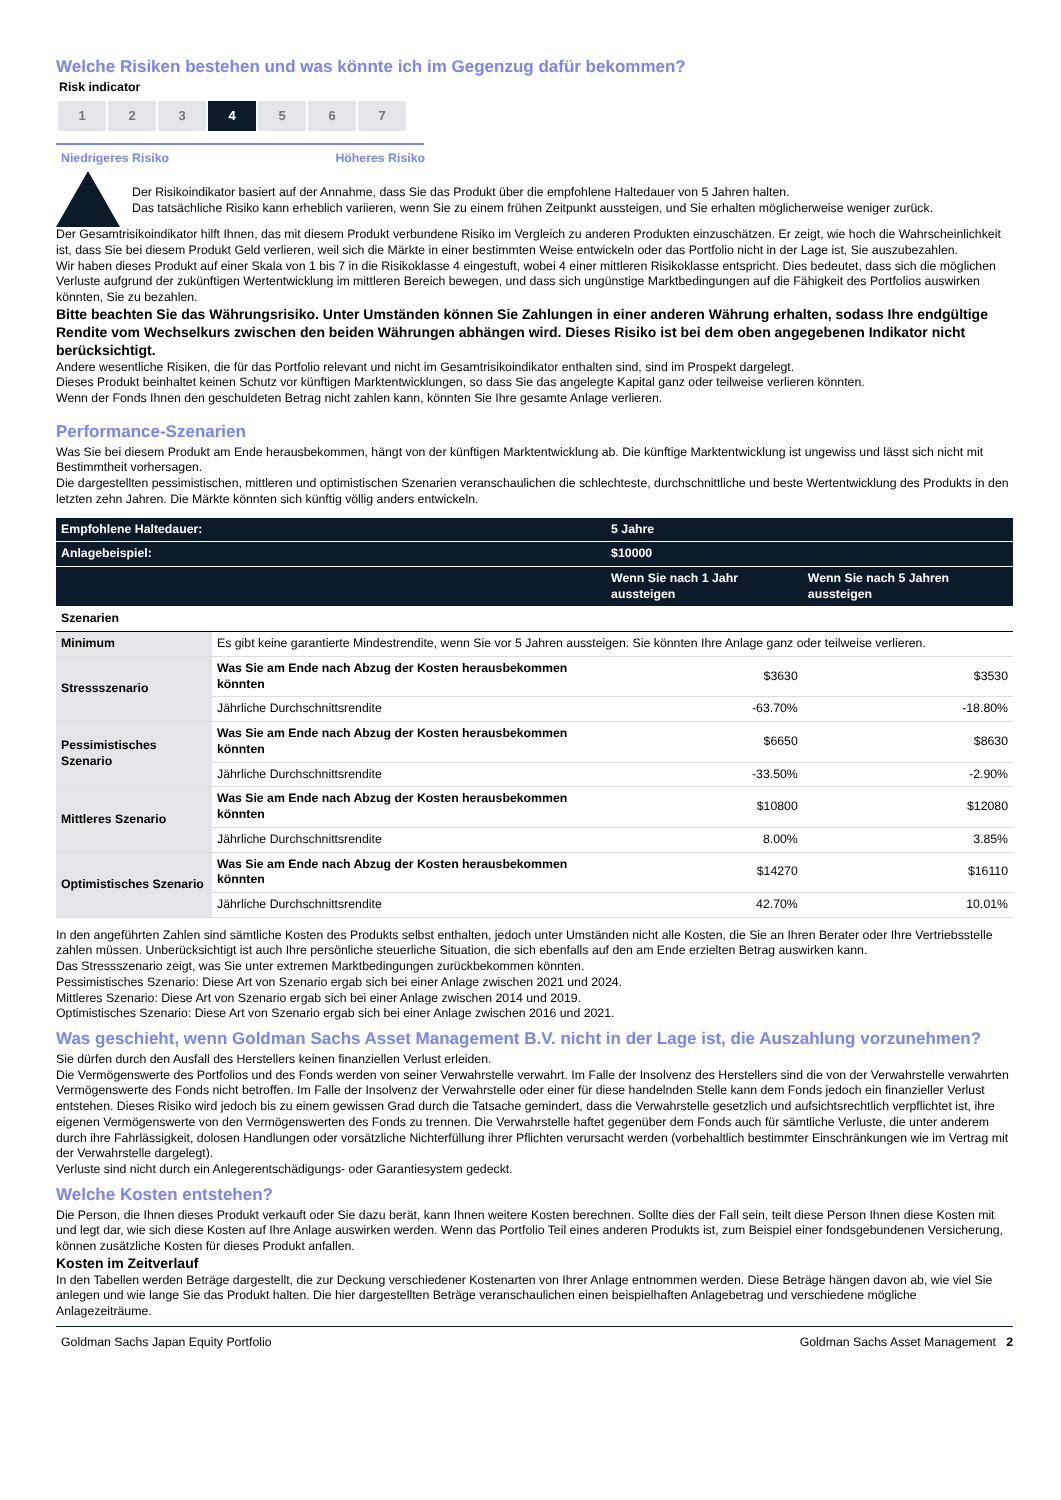Welche Risiken bestehen und was könnte ich im Gegenzug dafür bekommen?
Risk indicator
| 1 | 2 | 3 | 4 | 5 | 6 | 7 |
Niedrigeres Risiko Höheres Risiko
Der Risikoindikator basiert auf der Annahme, dass Sie das Produkt über die empfohlene Haltedauer von 5 Jahren halten.
Das tatsächliche Risiko kann erheblich variieren, wenn Sie zu einem frühen Zeitpunkt aussteigen, und Sie erhalten möglicherweise weniger zurück.
Der Gesamtrisikoindikator hilft Ihnen, das mit diesem Produkt verbundene Risiko im Vergleich zu anderen Produkten einzuschätzen. Er zeigt, wie hoch die Wahrscheinlichkeit ist, dass Sie bei diesem Produkt Geld verlieren, weil sich die Märkte in einer bestimmten Weise entwickeln oder das Portfolio nicht in der Lage ist, Sie auszubezahlen.
Wir haben dieses Produkt auf einer Skala von 1 bis 7 in die Risikoklasse 4 eingestuft, wobei 4 einer mittleren Risikoklasse entspricht. Dies bedeutet, dass sich die möglichen Verluste aufgrund der zukünftigen Wertentwicklung im mittleren Bereich bewegen, und dass sich ungünstige Marktbedingungen auf die Fähigkeit des Portfolios auswirken könnten, Sie zu bezahlen.
Bitte beachten Sie das Währungsrisiko. Unter Umständen können Sie Zahlungen in einer anderen Währung erhalten, sodass Ihre endgültige Rendite vom Wechselkurs zwischen den beiden Währungen abhängen wird. Dieses Risiko ist bei dem oben angegebenen Indikator nicht berücksichtigt.
Andere wesentliche Risiken, die für das Portfolio relevant und nicht im Gesamtrisikoindikator enthalten sind, sind im Prospekt dargelegt.
Dieses Produkt beinhaltet keinen Schutz vor künftigen Marktentwicklungen, so dass Sie das angelegte Kapital ganz oder teilweise verlieren könnten.
Wenn der Fonds Ihnen den geschuldeten Betrag nicht zahlen kann, könnten Sie Ihre gesamte Anlage verlieren.
Performance-Szenarien
Was Sie bei diesem Produkt am Ende herausbekommen, hängt von der künftigen Marktentwicklung ab. Die künftige Marktentwicklung ist ungewiss und lässt sich nicht mit Bestimmtheit vorhersagen.
Die dargestellten pessimistischen, mittleren und optimistischen Szenarien veranschaulichen die schlechteste, durchschnittliche und beste Wertentwicklung des Produkts in den letzten zehn Jahren. Die Märkte könnten sich künftig völlig anders entwickeln.
| Empfohlene Haltedauer: | | 5 Jahre | |
| --- | --- | --- | --- |
| Anlagebeispiel: | | $10000 | |
| | | Wenn Sie nach 1 Jahr aussteigen | Wenn Sie nach 5 Jahren aussteigen |
| Szenarien | | | |
| Minimum | Es gibt keine garantierte Mindestrendite, wenn Sie vor 5 Jahren aussteigen. Sie könnten Ihre Anlage ganz oder teilweise verlieren. | | |
| Stressszenario | Was Sie am Ende nach Abzug der Kosten herausbekommen könnten | $3630 | $3530 |
| | Jährliche Durchschnittsrendite | -63.70% | -18.80% |
| Pessimistisches Szenario | Was Sie am Ende nach Abzug der Kosten herausbekommen könnten | $6650 | $8630 |
| | Jährliche Durchschnittsrendite | -33.50% | -2.90% |
| Mittleres Szenario | Was Sie am Ende nach Abzug der Kosten herausbekommen könnten | $10800 | $12080 |
| | Jährliche Durchschnittsrendite | 8.00% | 3.85% |
| Optimistisches Szenario | Was Sie am Ende nach Abzug der Kosten herausbekommen könnten | $14270 | $16110 |
| | Jährliche Durchschnittsrendite | 42.70% | 10.01% |
In den angeführten Zahlen sind sämtliche Kosten des Produkts selbst enthalten, jedoch unter Umständen nicht alle Kosten, die Sie an Ihren Berater oder Ihre Vertriebsstelle zahlen müssen. Unberücksichtigt ist auch Ihre persönliche steuerliche Situation, die sich ebenfalls auf den am Ende erzielten Betrag auswirken kann.
Das Stressszenario zeigt, was Sie unter extremen Marktbedingungen zurückbekommen könnten.
Pessimistisches Szenario: Diese Art von Szenario ergab sich bei einer Anlage zwischen 2021 und 2024.
Mittleres Szenario: Diese Art von Szenario ergab sich bei einer Anlage zwischen 2014 und 2019.
Optimistisches Szenario: Diese Art von Szenario ergab sich bei einer Anlage zwischen 2016 und 2021.
Was geschieht, wenn Goldman Sachs Asset Management B.V. nicht in der Lage ist, die Auszahlung vorzunehmen?
Sie dürfen durch den Ausfall des Herstellers keinen finanziellen Verlust erleiden.
Die Vermögenswerte des Portfolios und des Fonds werden von seiner Verwahrstelle verwahrt. Im Falle der Insolvenz des Herstellers sind die von der Verwahrstelle verwahrten Vermögenswerte des Fonds nicht betroffen. Im Falle der Insolvenz der Verwahrstelle oder einer für diese handelnden Stelle kann dem Fonds jedoch ein finanzieller Verlust entstehen. Dieses Risiko wird jedoch bis zu einem gewissen Grad durch die Tatsache gemindert, dass die Verwahrstelle gesetzlich und aufsichtsrechtlich verpflichtet ist, ihre eigenen Vermögenswerte von den Vermögenswerten des Fonds zu trennen. Die Verwahrstelle haftet gegenüber dem Fonds auch für sämtliche Verluste, die unter anderem durch ihre Fahrlässigkeit, dolosen Handlungen oder vorsätzliche Nichterfüllung ihrer Pflichten verursacht werden (vorbehaltlich bestimmter Einschränkungen wie im Vertrag mit der Verwahrstelle dargelegt).
Verluste sind nicht durch ein Anlegerentschädigungs- oder Garantiesystem gedeckt.
Welche Kosten entstehen?
Die Person, die Ihnen dieses Produkt verkauft oder Sie dazu berät, kann Ihnen weitere Kosten berechnen. Sollte dies der Fall sein, teilt diese Person Ihnen diese Kosten mit und legt dar, wie sich diese Kosten auf Ihre Anlage auswirken werden. Wenn das Portfolio Teil eines anderen Produkts ist, zum Beispiel einer fondsgebundenen Versicherung, können zusätzliche Kosten für dieses Produkt anfallen.
Kosten im Zeitverlauf
In den Tabellen werden Beträge dargestellt, die zur Deckung verschiedener Kostenarten von Ihrer Anlage entnommen werden. Diese Beträge hängen davon ab, wie viel Sie anlegen und wie lange Sie das Produkt halten. Die hier dargestellten Beträge veranschaulichen einen beispielhaften Anlagebetrag und verschiedene mögliche Anlagezeiträume.
Goldman Sachs Japan Equity Portfolio Goldman Sachs Asset Management 2